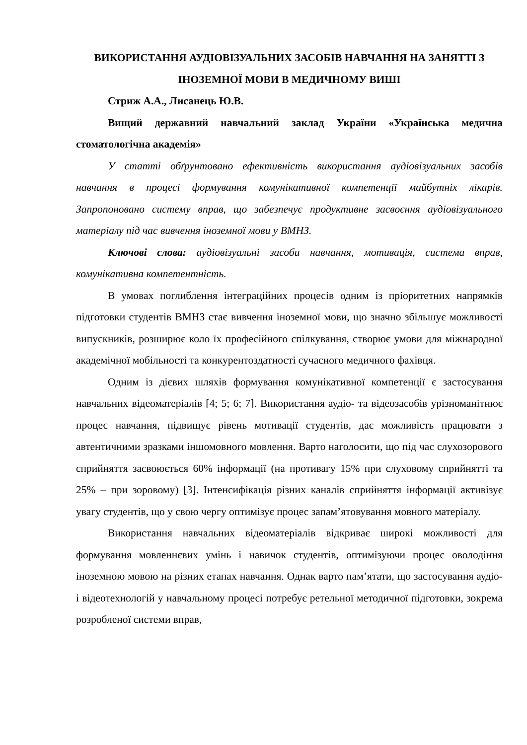ВИКОРИСТАННЯ АУДІОВІЗУАЛЬНИХ ЗАСОБІВ НАВЧАННЯ НА ЗАНЯТТІ З ІНОЗЕМНОЇ МОВИ В МЕДИЧНОМУ ВИШІ
Стриж А.А., Лисанець Ю.В.
Вищий державний навчальний заклад України «Українська медична стоматологічна академія»
У статті обґрунтовано ефективність використання аудіовізуальних засобів навчання в процесі формування комунікативної компетенції майбутніх лікарів. Запропоновано систему вправ, що забезпечує продуктивне засвоєння аудіовізуального матеріалу під час вивчення іноземної мови у ВМНЗ.
Ключові слова: аудіовізуальні засоби навчання, мотивація, система вправ, комунікативна компетентність.
В умовах поглиблення інтеграційних процесів одним із пріоритетних напрямків підготовки студентів ВМНЗ стає вивчення іноземної мови, що значно збільшує можливості випускників, розширює коло їх професійного спілкування, створює умови для міжнародної академічної мобільності та конкурентоздатності сучасного медичного фахівця.
Одним із дієвих шляхів формування комунікативної компетенції є застосування навчальних відеоматеріалів [4; 5; 6; 7]. Використання аудіо- та відеозасобів урізноманітнює процес навчання, підвищує рівень мотивації студентів, дає можливість працювати з автентичними зразками іншомовного мовлення. Варто наголосити, що під час слухозорового сприйняття засвоюється 60% інформації (на противагу 15% при слуховому сприйнятті та 25% – при зоровому) [3]. Інтенсифікація різних каналів сприйняття інформації активізує увагу студентів, що у свою чергу оптимізує процес запам’ятовування мовного матеріалу.
Використання навчальних відеоматеріалів відкриває широкі можливості для формування мовленнєвих умінь і навичок студентів, оптимізуючи процес оволодіння іноземною мовою на різних етапах навчання. Однак варто пам’ятати, що застосування аудіо- і відеотехнологій у навчальному процесі потребує ретельної методичної підготовки, зокрема розробленої системи вправ,